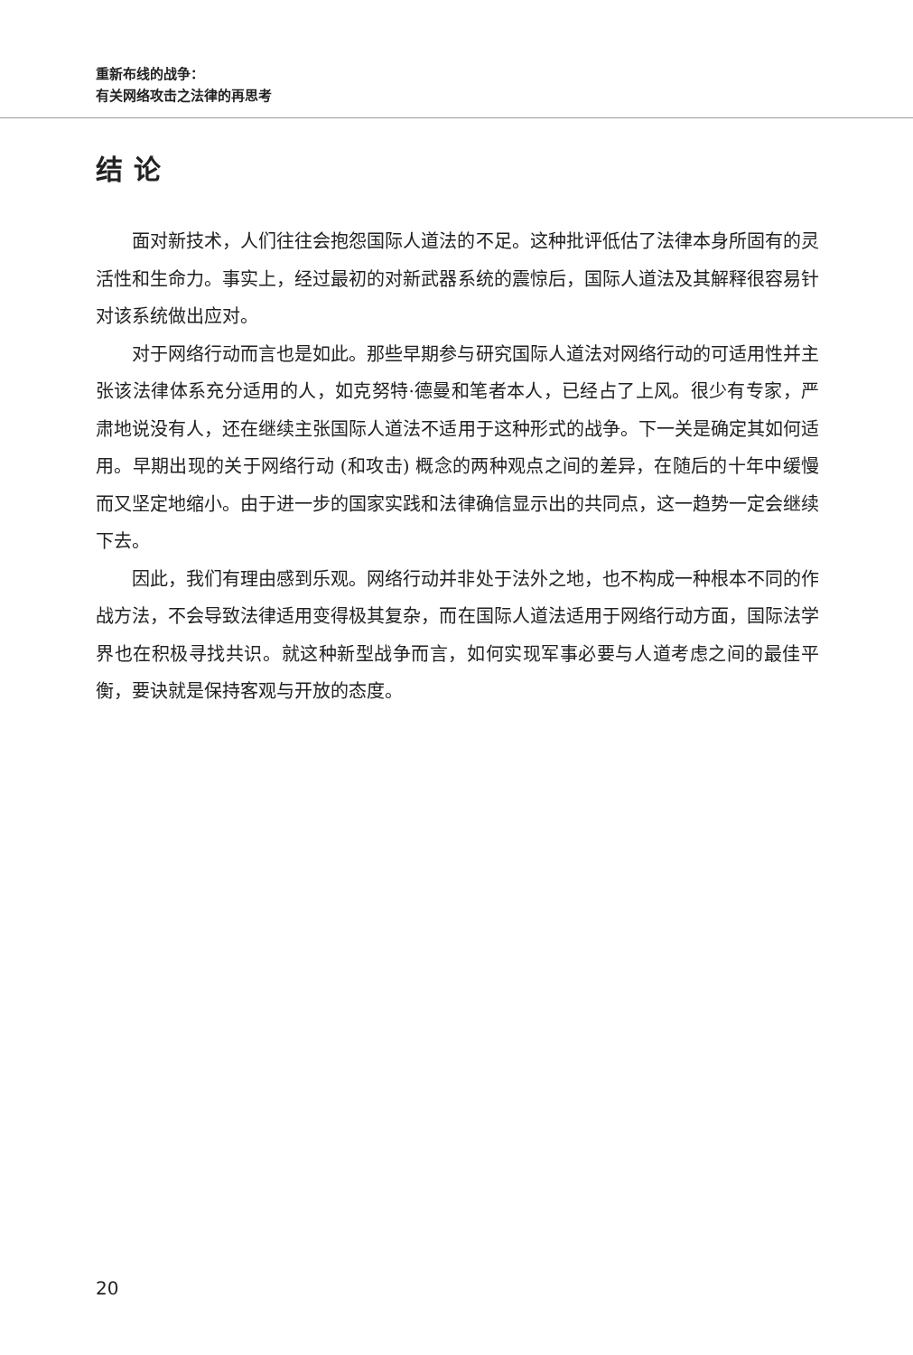重新布线的战争：
有关网络攻击之法律的再思考
结论
面对新技术，人们往往会抱怨国际人道法的不足。这种批评低估了法律本身所固有的灵活性和生命力。事实上，经过最初的对新武器系统的震惊后，国际人道法及其解释很容易针对该系统做出应对。
对于网络行动而言也是如此。那些早期参与研究国际人道法对网络行动的可适用性并主张该法律体系充分适用的人，如克努特·德曼和笔者本人，已经占了上风。很少有专家，严肃地说没有人，还在继续主张国际人道法不适用于这种形式的战争。下一关是确定其如何适用。早期出现的关于网络行动 (和攻击) 概念的两种观点之间的差异，在随后的十年中缓慢而又坚定地缩小。由于进一步的国家实践和法律确信显示出的共同点，这一趋势一定会继续下去。
因此，我们有理由感到乐观。网络行动并非处于法外之地，也不构成一种根本不同的作战方法，不会导致法律适用变得极其复杂，而在国际人道法适用于网络行动方面，国际法学界也在积极寻找共识。就这种新型战争而言，如何实现军事必要与人道考虑之间的最佳平衡，要诀就是保持客观与开放的态度。
20